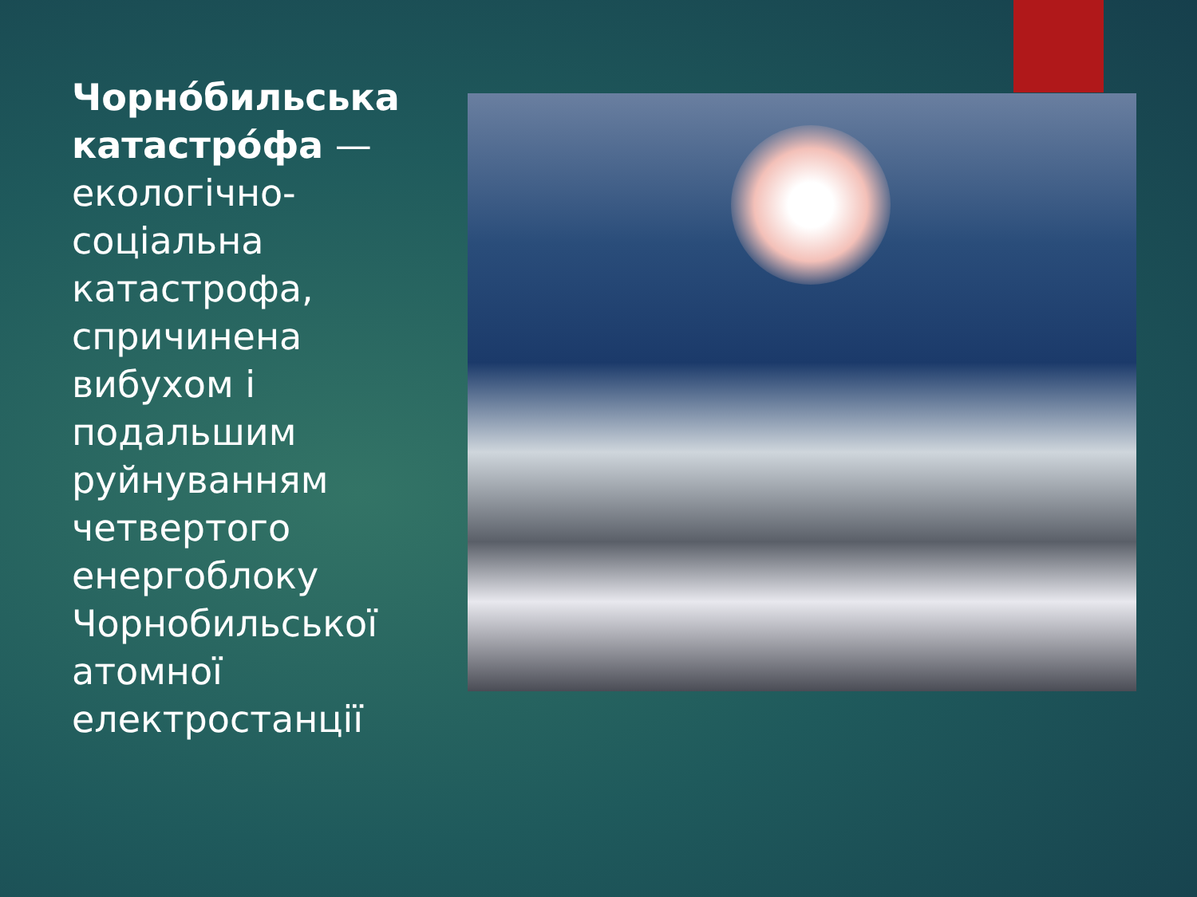Чорно́бильська катастро́фа — екологічно-соціальна катастрофа, спричинена вибухом і подальшим руйнуванням четвертого енергоблоку Чорнобильської атомної електростанції